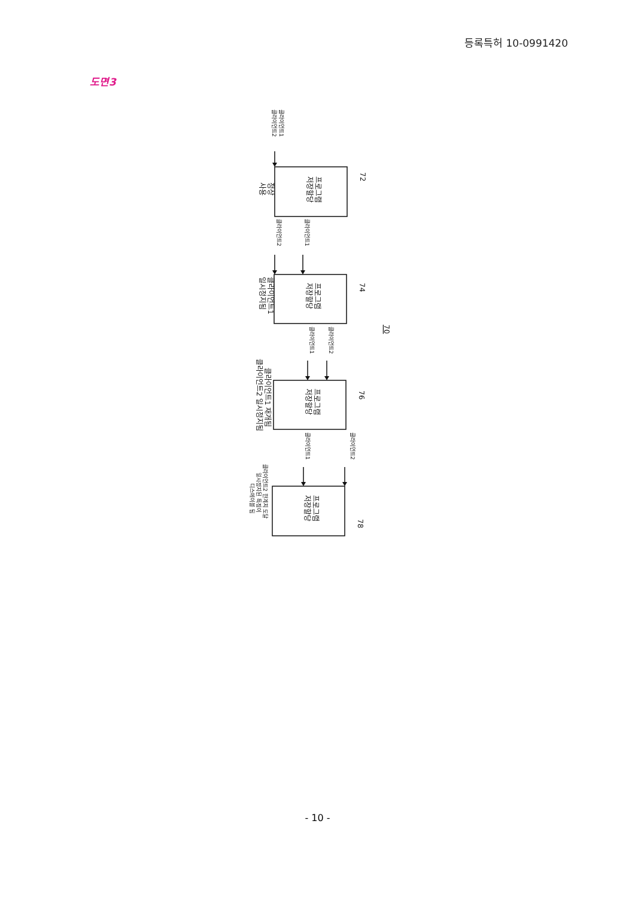등록특허 10-0991420
도면3
클라이언트1
클라이언트2
프로그램
저장할당
72
정상
사용
클라이언트1
클라이언트2
프로그램
저장할당
74
클라이언트1
일시정지됨
70
클라이언트2
클라이언트1
프로그램
저장할당
76
클라이언트1 재개됨
클라이언트2 일시정지됨
클라이언트2
클라이언트1
프로그램
저장할당
78
클라이언트2 한계치 도달
일시정지된 특징이
디스에이블 됨
- 10 -